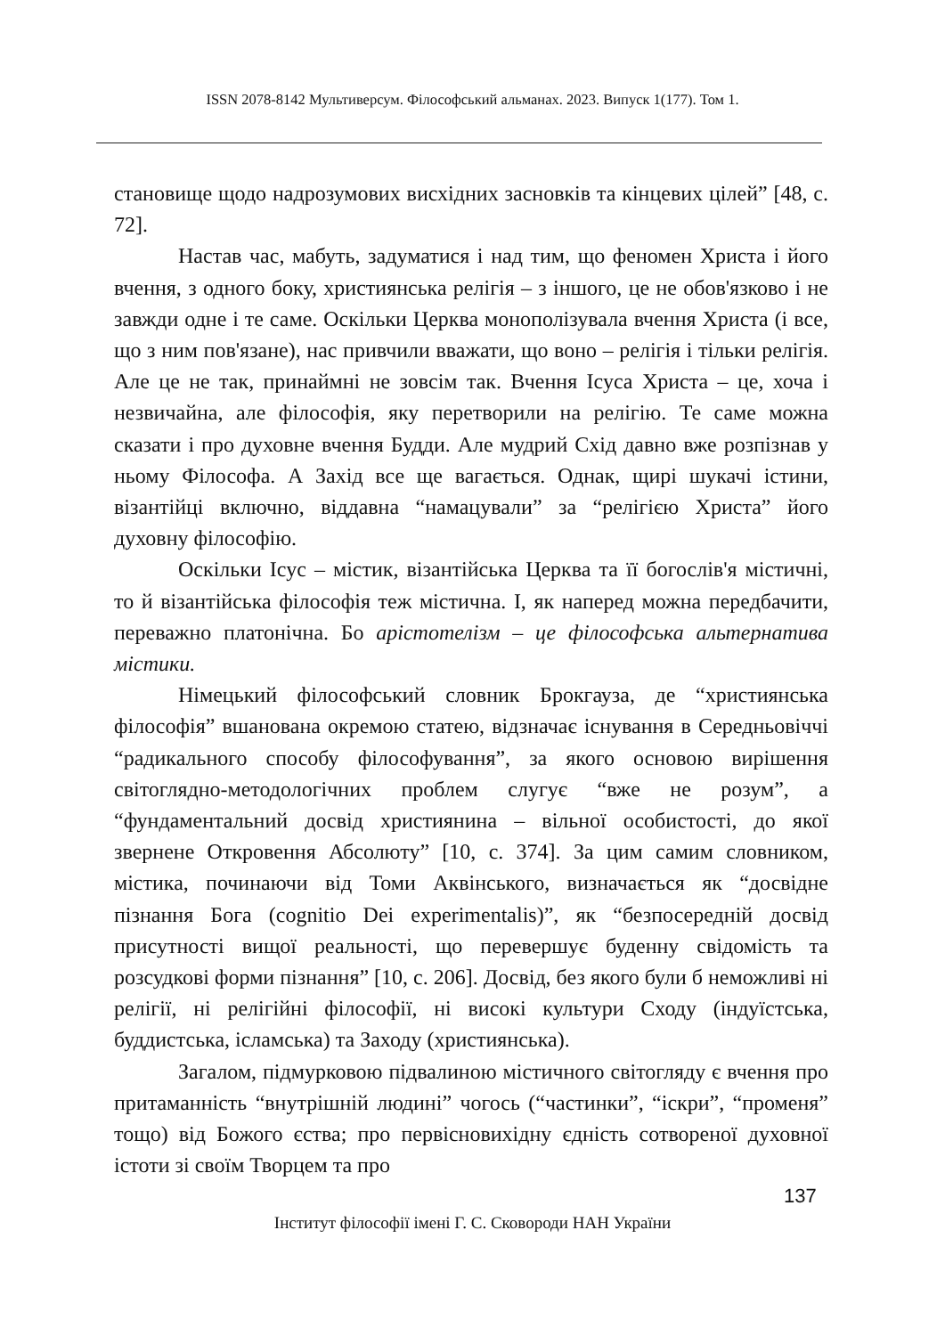ISSN 2078-8142 Мультиверсум. Філософський альманах. 2023. Випуск 1(177). Том 1.
становище щодо надрозумових висхідних засновків та кінцевих цілей” [48, с. 72].
Настав час, мабуть, задуматися і над тим, що феномен Христа і його вчення, з одного боку, християнська релігія – з іншого, це не обов'язково і не завжди одне і те саме. Оскільки Церква монополізувала вчення Христа (і все, що з ним пов'язане), нас привчили вважати, що воно – релігія і тільки релігія. Але це не так, принаймні не зовсім так. Вчення Ісуса Христа – це, хоча і незвичайна, але філософія, яку перетворили на релігію. Те саме можна сказати і про духовне вчення Будди. Але мудрий Схід давно вже розпізнав у ньому Філософа. А Захід все ще вагається. Однак, щирі шукачі істини, візантійці включно, віддавна “намацували” за “релігією Христа” його духовну філософію.
Оскільки Ісус – містик, візантійська Церква та її богослів'я містичні, то й візантійська філософія теж містична. І, як наперед можна передбачити, переважно платонічна. Бо арістотелізм – це філософська альтернатива містики.
Німецький філософський словник Брокгауза, де “християнська філософія” вшанована окремою статею, відзначає існування в Середньовіччі “радикального способу філософування”, за якого основою вирішення світоглядно-методологічних проблем слугує “вже не розум”, а “фундаментальний досвід християнина – вільної особистості, до якої звернене Откровення Абсолюту” [10, с. 374]. За цим самим словником, містика, починаючи від Томи Аквінського, визначається як “досвідне пізнання Бога (cognitio Dei experimentalis)”, як “безпосередній досвід присутності вищої реальності, що перевершує буденну свідомість та розсудкові форми пізнання” [10, с. 206]. Досвід, без якого були б неможливі ні релігії, ні релігійні філософії, ні високі культури Сходу (індуїстська, буддистська, ісламська) та Заходу (християнська).
Загалом, підмурковою підвалиною містичного світогляду є вчення про притаманність “внутрішній людині” чогось (“частинки”, “іскри”, “променя” тощо) від Божого єства; про первісновихідну єдність сотвореної духовної істоти зі своїм Творцем та про
137
Інститут філософії імені Г. С. Сковороди НАН України